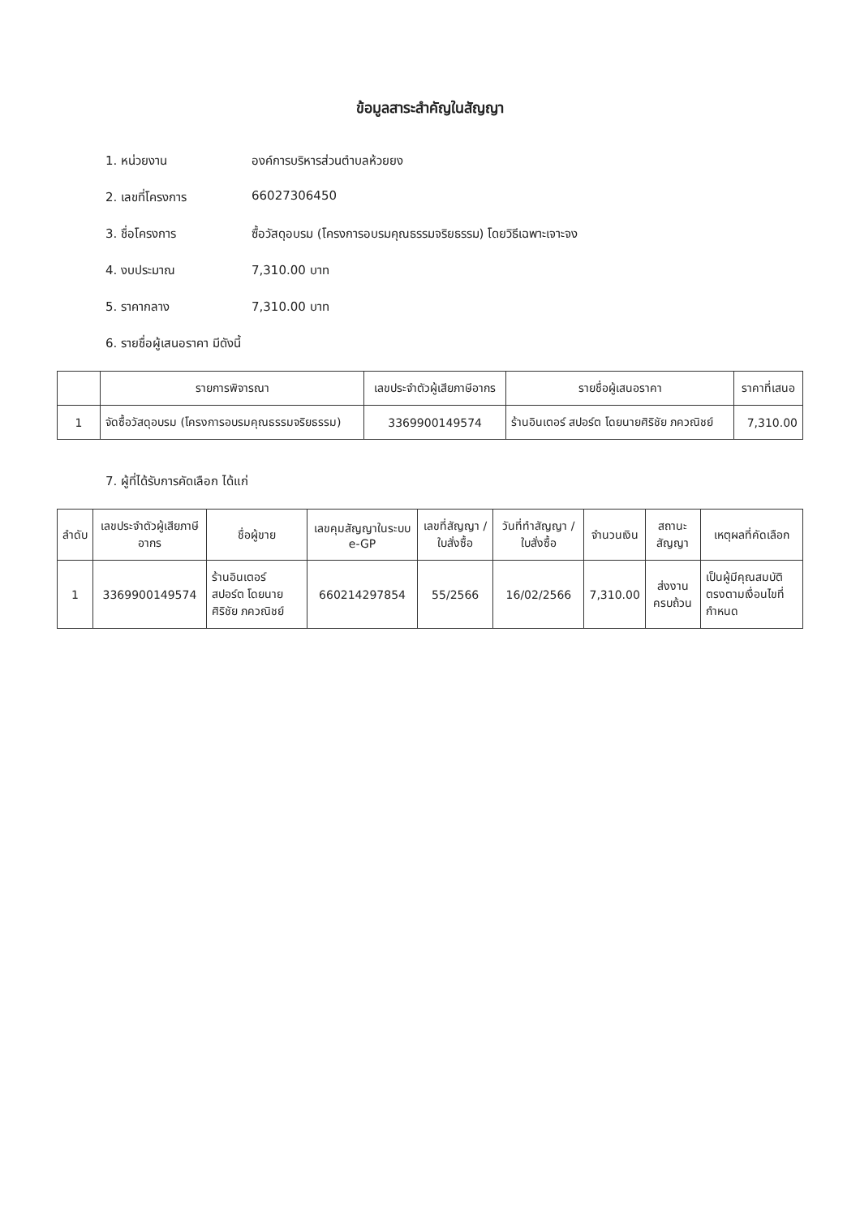ข้อมูลสาระสำคัญในสัญญา
1. หน่วยงาน องค์การบริหารส่วนตำบลห้วยยง
2. เลขที่โครงการ 66027306450
3. ชื่อโครงการ ซื้อวัสดุอบรม (โครงการอบรมคุณธรรมจริยธรรม) โดยวิธีเฉพาะเจาะจง
4. งบประมาณ 7,310.00 บาท
5. ราคากลาง 7,310.00 บาท
6. รายชื่อผู้เสนอราคา มีดังนี้
| | รายการพิจารณา | เลขประจำตัวผู้เสียภาษีอากร | รายชื่อผู้เสนอราคา | ราคาที่เสนอ |
| --- | --- | --- | --- | --- |
| 1 | จัดซื้อวัสดุอบรม (โครงการอบรมคุณธรรมจริยธรรม) | 3369900149574 | ร้านอินเตอร์ สปอร์ต โดยนายศิริชัย ภควณิชย์ | 7,310.00 |
7. ผู้ที่ได้รับการคัดเลือก ได้แก่
| ลำดับ | เลขประจำตัวผู้เสียภาษีอากร | ชื่อผู้ขาย | เลขคุมสัญญาในระบบ e-GP | เลขที่สัญญา / ใบสั่งซื้อ | วันที่ทำสัญญา / ใบสั่งซื้อ | จำนวนเงิน | สถานะสัญญา | เหตุผลที่คัดเลือก |
| --- | --- | --- | --- | --- | --- | --- | --- | --- |
| 1 | 3369900149574 | ร้านอินเตอร์ สปอร์ต โดยนายศิริชัย ภควณิชย์ | 660214297854 | 55/2566 | 16/02/2566 | 7,310.00 | ส่งงานครบถ้วน | เป็นผู้มีคุณสมบัติตรงตามเงื่อนไขที่กำหนด |